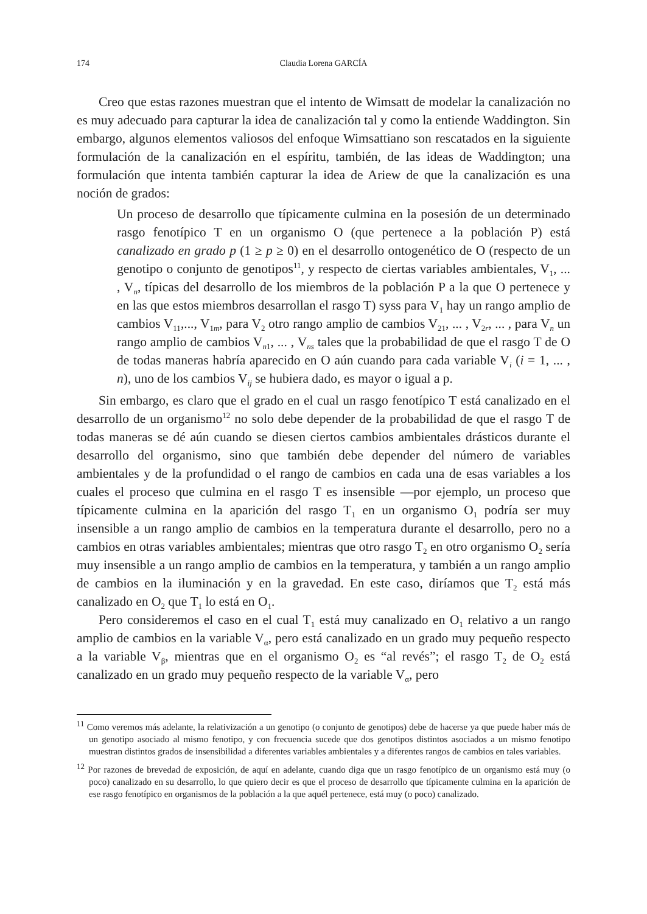174 Claudia Lorena GARCÍA
Creo que estas razones muestran que el intento de Wimsatt de modelar la canalización no es muy adecuado para capturar la idea de canalización tal y como la entiende Waddington. Sin embargo, algunos elementos valiosos del enfoque Wimsattiano son rescatados en la siguiente formulación de la canalización en el espíritu, también, de las ideas de Waddington; una formulación que intenta también capturar la idea de Ariew de que la canalización es una noción de grados:
Un proceso de desarrollo que típicamente culmina en la posesión de un determinado rasgo fenotípico T en un organismo O (que pertenece a la población P) está canalizado en grado p (1 ≥ p ≥ 0) en el desarrollo ontogenético de O (respecto de un genotipo o conjunto de genotipos<sup>11</sup>, y respecto de ciertas variables ambientales, V<sub>1</sub>, ... , V<sub>n</sub>, típicas del desarrollo de los miembros de la población P a la que O pertenece y en las que estos miembros desarrollan el rasgo T) syss para V<sub>1</sub> hay un rango amplio de cambios V<sub>11</sub>,..., V<sub>1m</sub>, para V<sub>2</sub> otro rango amplio de cambios V<sub>21</sub>, ... , V<sub>2r</sub>, ... , para V<sub>n</sub> un rango amplio de cambios V<sub>n1</sub>, ... , V<sub>ns</sub> tales que la probabilidad de que el rasgo T de O de todas maneras habría aparecido en O aún cuando para cada variable V<sub>i</sub> (i = 1, ... , n), uno de los cambios V<sub>ij</sub> se hubiera dado, es mayor o igual a p.
Sin embargo, es claro que el grado en el cual un rasgo fenotípico T está canalizado en el desarrollo de un organismo<sup>12</sup> no solo debe depender de la probabilidad de que el rasgo T de todas maneras se dé aún cuando se diesen ciertos cambios ambientales drásticos durante el desarrollo del organismo, sino que también debe depender del número de variables ambientales y de la profundidad o el rango de cambios en cada una de esas variables a los cuales el proceso que culmina en el rasgo T es insensible —por ejemplo, un proceso que típicamente culmina en la aparición del rasgo T<sub>1</sub> en un organismo O<sub>1</sub> podría ser muy insensible a un rango amplio de cambios en la temperatura durante el desarrollo, pero no a cambios en otras variables ambientales; mientras que otro rasgo T<sub>2</sub> en otro organismo O<sub>2</sub> sería muy insensible a un rango amplio de cambios en la temperatura, y también a un rango amplio de cambios en la iluminación y en la gravedad. En este caso, diríamos que T<sub>2</sub> está más canalizado en O<sub>2</sub> que T<sub>1</sub> lo está en O<sub>1</sub>.
Pero consideremos el caso en el cual T<sub>1</sub> está muy canalizado en O<sub>1</sub> relativo a un rango amplio de cambios en la variable V<sub>α</sub>, pero está canalizado en un grado muy pequeño respecto a la variable V<sub>β</sub>, mientras que en el organismo O<sub>2</sub> es “al revés”; el rasgo T<sub>2</sub> de O<sub>2</sub> está canalizado en un grado muy pequeño respecto de la variable V<sub>α</sub>, pero
<sup>11</sup> Como veremos más adelante, la relativización a un genotipo (o conjunto de genotipos) debe de hacerse ya que puede haber más de un genotipo asociado al mismo fenotipo, y con frecuencia sucede que dos genotipos distintos asociados a un mismo fenotipo muestran distintos grados de insensibilidad a diferentes variables ambientales y a diferentes rangos de cambios en tales variables.
<sup>12</sup> Por razones de brevedad de exposición, de aquí en adelante, cuando diga que un rasgo fenotípico de un organismo está muy (o poco) canalizado en su desarrollo, lo que quiero decir es que el proceso de desarrollo que típicamente culmina en la aparición de ese rasgo fenotípico en organismos de la población a la que aquél pertenece, está muy (o poco) canalizado.